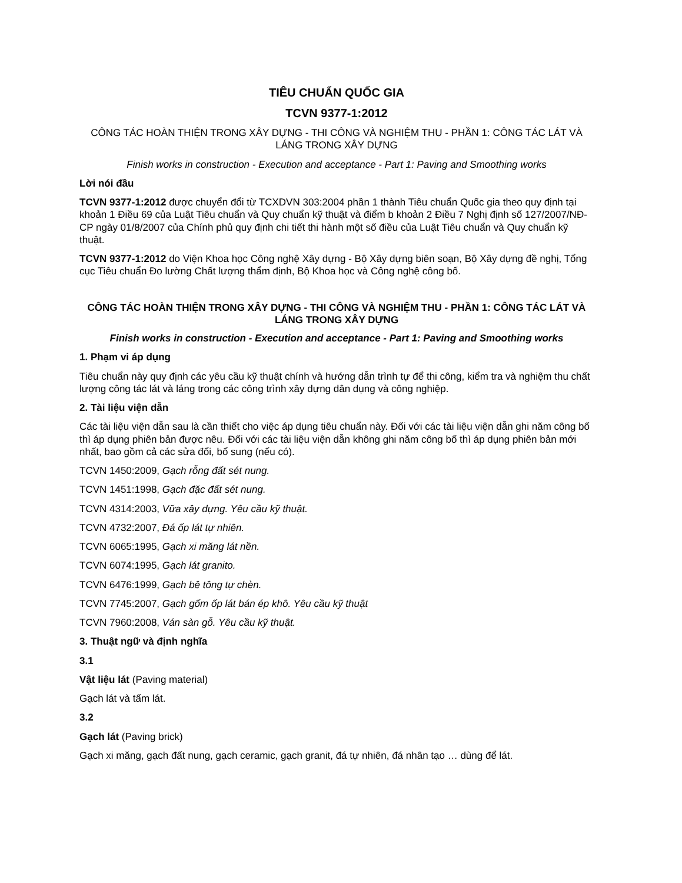TIÊU CHUẨN QUỐC GIA
TCVN 9377-1:2012
CÔNG TÁC HOÀN THIỆN TRONG XÂY DỰNG - THI CÔNG VÀ NGHIỆM THU - PHẦN 1: CÔNG TÁC LÁT VÀ LÁNG TRONG XÂY DỰNG
Finish works in construction - Execution and acceptance - Part 1: Paving and Smoothing works
Lời nói đầu
TCVN 9377-1:2012 được chuyển đổi từ TCXDVN 303:2004 phần 1 thành Tiêu chuẩn Quốc gia theo quy định tại khoản 1 Điều 69 của Luật Tiêu chuẩn và Quy chuẩn kỹ thuật và điểm b khoản 2 Điều 7 Nghị định số 127/2007/NĐ-CP ngày 01/8/2007 của Chính phủ quy định chi tiết thi hành một số điều của Luật Tiêu chuẩn và Quy chuẩn kỹ thuật.
TCVN 9377-1:2012 do Viện Khoa học Công nghệ Xây dựng - Bộ Xây dựng biên soạn, Bộ Xây dựng đề nghị, Tổng cục Tiêu chuẩn Đo lường Chất lượng thẩm định, Bộ Khoa học và Công nghệ công bố.
CÔNG TÁC HOÀN THIỆN TRONG XÂY DỰNG - THI CÔNG VÀ NGHIỆM THU - PHẦN 1: CÔNG TÁC LÁT VÀ LÁNG TRONG XÂY DỰNG
Finish works in construction - Execution and acceptance - Part 1: Paving and Smoothing works
1. Phạm vi áp dụng
Tiêu chuẩn này quy định các yêu cầu kỹ thuật chính và hướng dẫn trình tự để thi công, kiểm tra và nghiệm thu chất lượng công tác lát và láng trong các công trình xây dựng dân dụng và công nghiệp.
2. Tài liệu viện dẫn
Các tài liệu viện dẫn sau là cần thiết cho việc áp dụng tiêu chuẩn này. Đối với các tài liệu viện dẫn ghi năm công bố thì áp dụng phiên bản được nêu. Đối với các tài liệu viện dẫn không ghi năm công bố thì áp dụng phiên bản mới nhất, bao gồm cả các sửa đổi, bổ sung (nếu có).
TCVN 1450:2009, Gạch rỗng đất sét nung.
TCVN 1451:1998, Gạch đặc đất sét nung.
TCVN 4314:2003, Vữa xây dựng. Yêu cầu kỹ thuật.
TCVN 4732:2007, Đá ốp lát tự nhiên.
TCVN 6065:1995, Gạch xi măng lát nền.
TCVN 6074:1995, Gạch lát granito.
TCVN 6476:1999, Gạch bê tông tự chèn.
TCVN 7745:2007, Gạch gốm ốp lát bán ép khô. Yêu cầu kỹ thuật
TCVN 7960:2008, Ván sàn gỗ. Yêu cầu kỹ thuật.
3. Thuật ngữ và định nghĩa
3.1
Vật liệu lát (Paving material)
Gạch lát và tấm lát.
3.2
Gạch lát (Paving brick)
Gạch xi măng, gạch đất nung, gạch ceramic, gạch granit, đá tự nhiên, đá nhân tạo … dùng để lát.